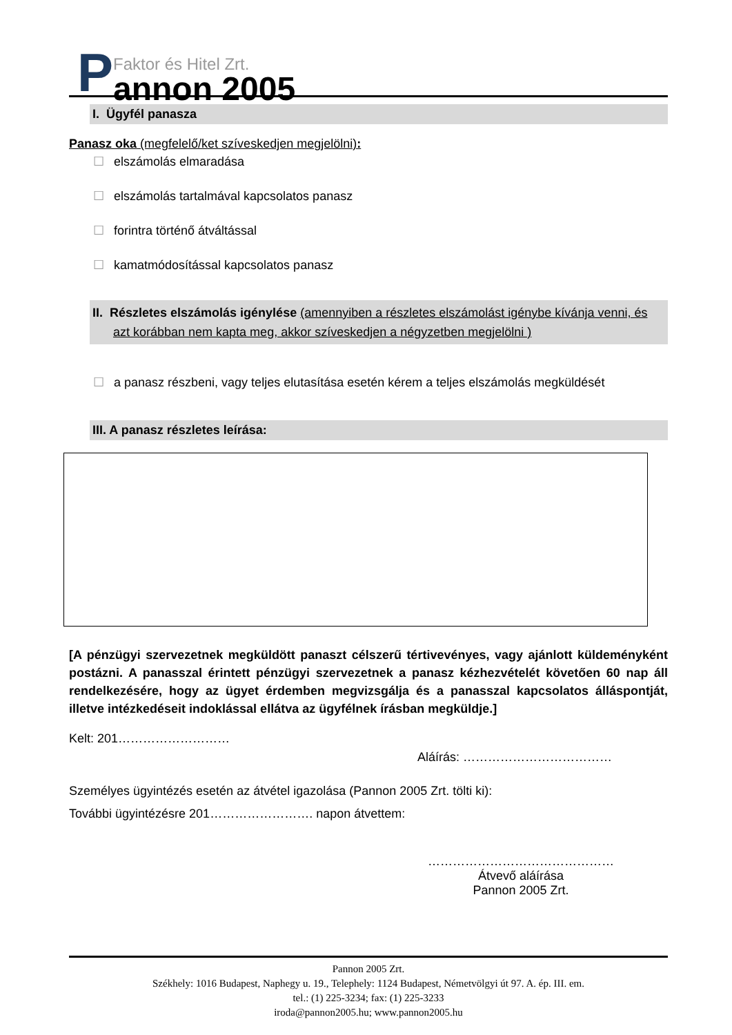P
Faktor és Hitel Zrt.
annon 2005
I. Ügyfél panasza
Panasz oka (megfelelő/ket szíveskedjen megjelölni):
☐ elszámolás elmaradása
☐ elszámolás tartalmával kapcsolatos panasz
☐ forintra történő átváltással
☐ kamatmódosítással kapcsolatos panasz
II. Részletes elszámolás igénylése (amennyiben a részletes elszámolást igénybe kívánja venni, és azt korábban nem kapta meg, akkor szíveskedjen a négyzetben megjelölni )
☐ a panasz részbeni, vagy teljes elutasítása esetén kérem a teljes elszámolás megküldését
III. A panasz részletes leírása:
[A pénzügyi szervezetnek megküldött panaszt célszerű tértivevényes, vagy ajánlott küldeményként postázni. A panasszal érintett pénzügyi szervezetnek a panasz kézhezvételét követően 60 nap áll rendelkezésére, hogy az ügyet érdemben megvizsgálja és a panasszal kapcsolatos álláspontját, illetve intézkedéseit indoklással ellátva az ügyfélnek írásban megküldje.]
Kelt: 201………………………
Aláírás: ………………………………
Személyes ügyintézés esetén az átvétel igazolása (Pannon 2005 Zrt. tölti ki):
További ügyintézésre 201……………………. napon átvettem:
………………………………………
Átvevő aláírása
Pannon 2005 Zrt.
Pannon 2005 Zrt.
Székhely: 1016 Budapest, Naphegy u. 19., Telephely: 1124 Budapest, Németvölgyi út 97. A. ép. III. em.
tel.: (1) 225-3234; fax: (1) 225-3233
iroda@pannon2005.hu; www.pannon2005.hu